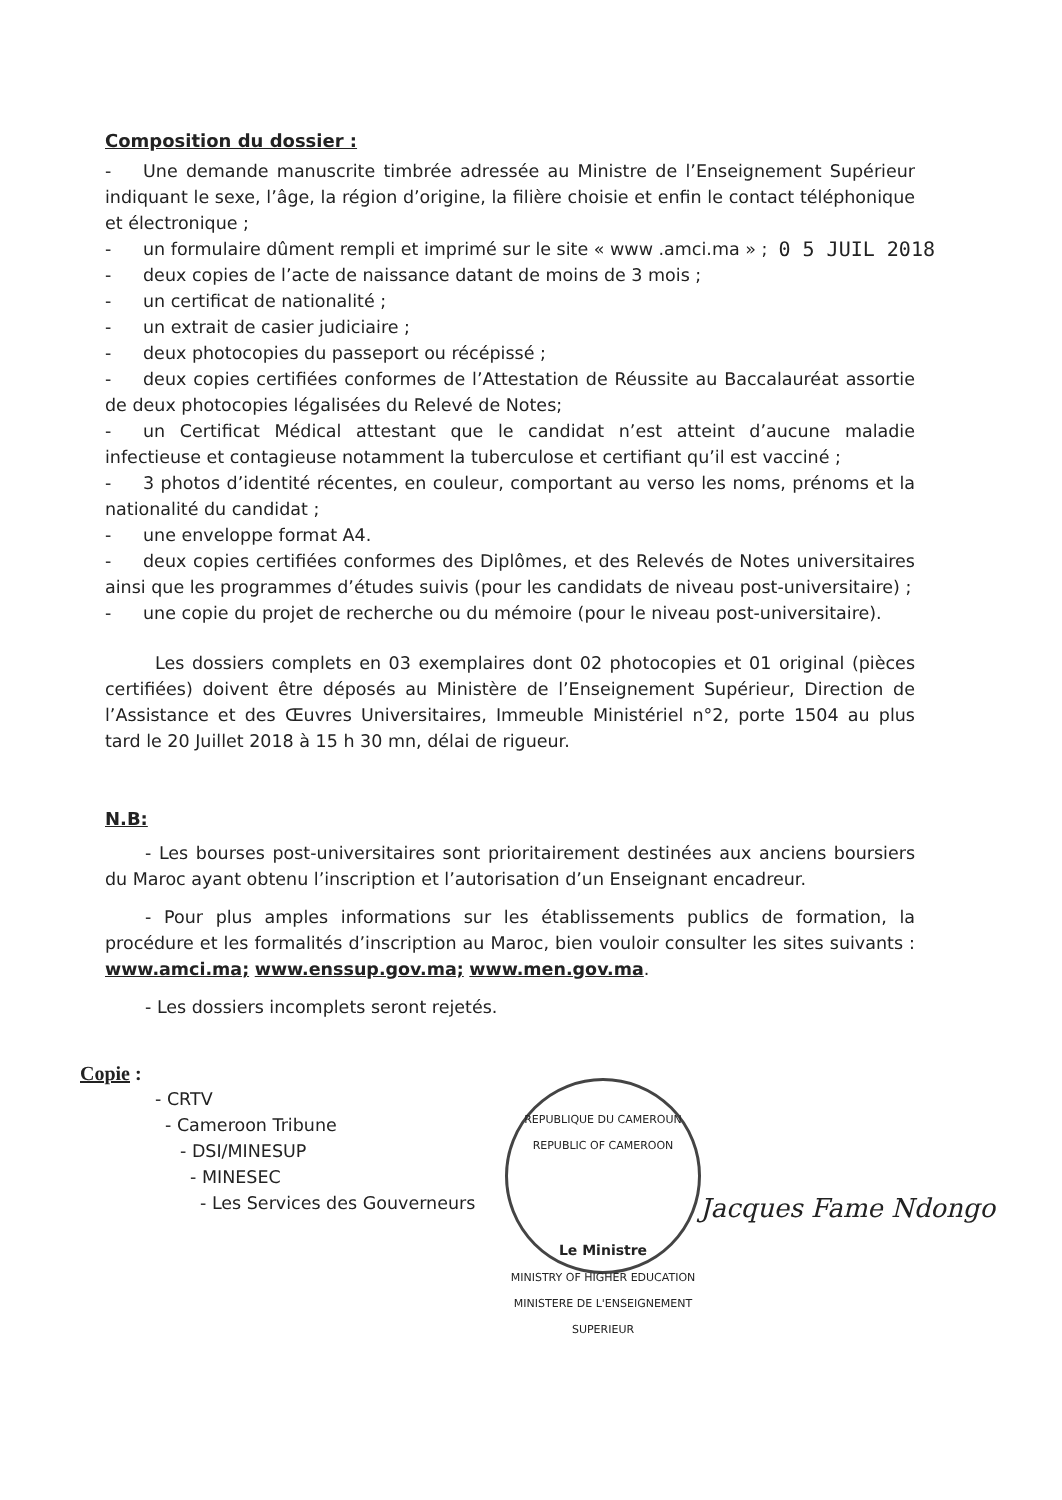Composition du dossier :
- Une demande manuscrite timbrée adressée au Ministre de l’Enseignement Supérieur indiquant le sexe, l’âge, la région d’origine, la filière choisie et enfin le contact téléphonique et électronique ;
- un formulaire dûment rempli et imprimé sur le site « www .amci.ma » ;
- deux copies de l’acte de naissance datant de moins de 3 mois ;
0 5 JUIL 2018
- un certificat de nationalité ;
- un extrait de casier judiciaire ;
- deux photocopies du passeport ou récépissé ;
- deux copies certifiées conformes de l’Attestation de Réussite au Baccalauréat assortie de deux photocopies légalisées du Relevé de Notes;
- un Certificat Médical attestant que le candidat n’est atteint d’aucune maladie infectieuse et contagieuse notamment la tuberculose et certifiant qu’il est vacciné ;
- 3 photos d’identité récentes, en couleur, comportant au verso les noms, prénoms et la nationalité du candidat ;
- une enveloppe format A4.
- deux copies certifiées conformes des Diplômes, et des Relevés de Notes universitaires ainsi que les programmes d’études suivis (pour les candidats de niveau post-universitaire) ;
- une copie du projet de recherche ou du mémoire (pour le niveau post-universitaire).
Les dossiers complets en 03 exemplaires dont 02 photocopies et 01 original (pièces certifiées) doivent être déposés au Ministère de l’Enseignement Supérieur, Direction de l’Assistance et des Œuvres Universitaires, Immeuble Ministériel n°2, porte 1504 au plus tard le 20 Juillet 2018 à 15 h 30 mn, délai de rigueur.
N.B:
- Les bourses post-universitaires sont prioritairement destinées aux anciens boursiers du Maroc ayant obtenu l’inscription et l’autorisation d’un Enseignant encadreur.
- Pour plus amples informations sur les établissements publics de formation, la procédure et les formalités d’inscription au Maroc, bien vouloir consulter les sites suivants : www.amci.ma; www.enssup.gov.ma; www.men.gov.ma.
- Les dossiers incomplets seront rejetés.
Copie :
- CRTV
- Cameroon Tribune
- DSI/MINESUP
- MINESEC
- Les Services des Gouverneurs
REPUBLIQUE DU CAMEROUN
REPUBLIC OF CAMEROON
Le Ministre
MINISTRY OF HIGHER EDUCATION
MINISTERE DE L'ENSEIGNEMENT SUPERIEUR
Jacques Fame Ndongo